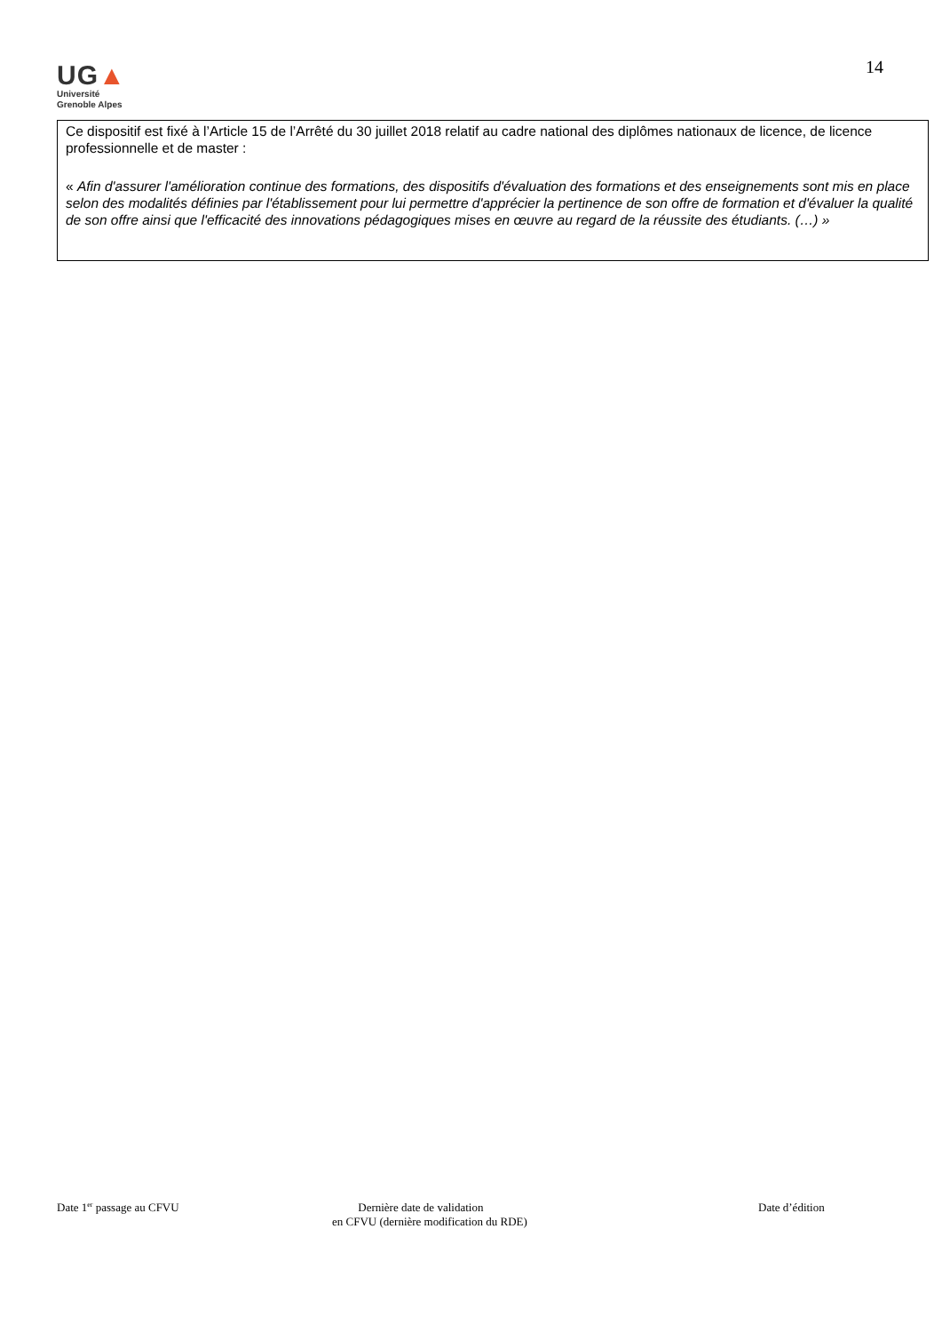UG▲
Université
Grenoble Alpes
14
Ce dispositif est fixé à l’Article 15 de l’Arrêté du 30 juillet 2018 relatif au cadre national des diplômes nationaux de licence, de licence professionnelle et de master :
« Afin d'assurer l'amélioration continue des formations, des dispositifs d'évaluation des formations et des enseignements sont mis en place selon des modalités définies par l'établissement pour lui permettre d'apprécier la pertinence de son offre de formation et d'évaluer la qualité de son offre ainsi que l'efficacité des innovations pédagogiques mises en œuvre au regard de la réussite des étudiants. (…) »
Date 1<sup>er</sup> passage au CFVU Dernière date de validation
en CFVU (dernière modification du RDE)
Date d’édition